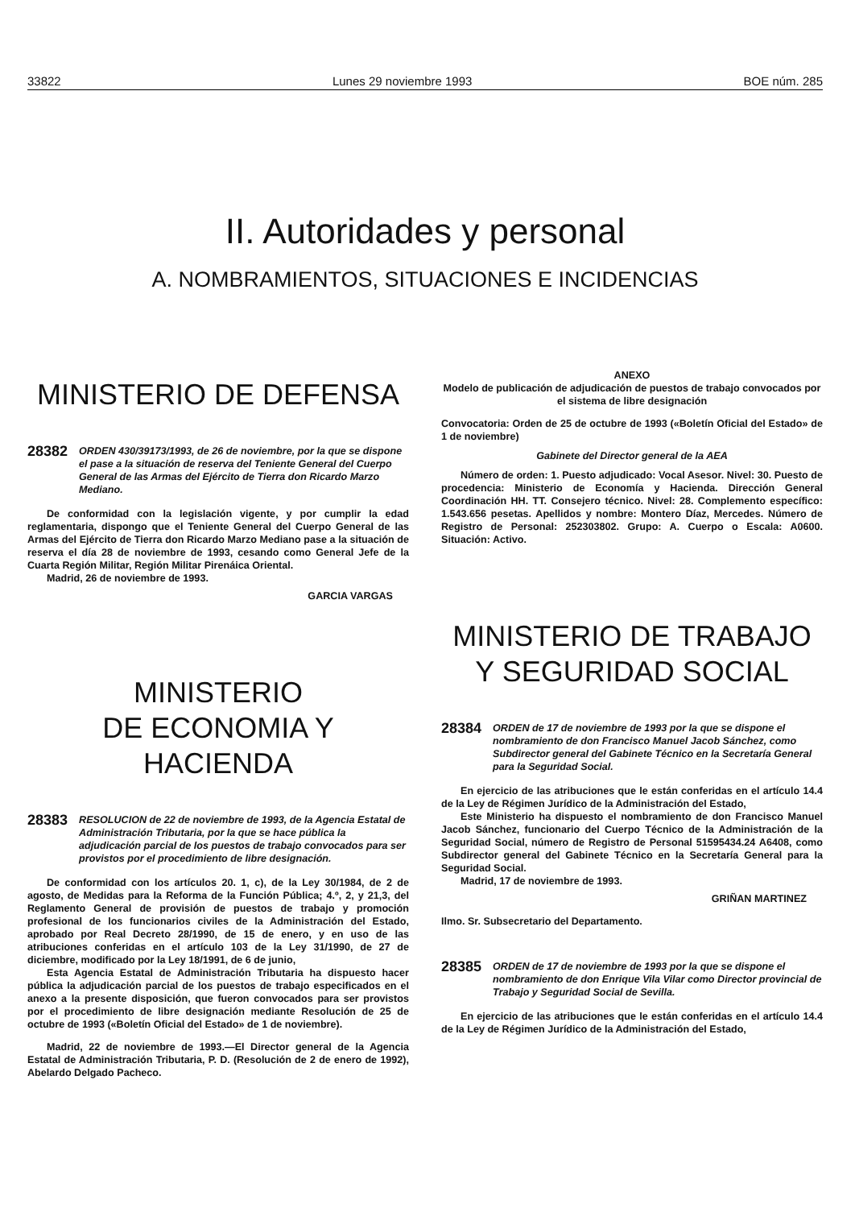33822 Lunes 29 noviembre 1993 BOE núm. 285
II. Autoridades y personal
A. NOMBRAMIENTOS, SITUACIONES E INCIDENCIAS
MINISTERIO DE DEFENSA
28382 ORDEN 430/39173/1993, de 26 de noviembre, por la que se dispone el pase a la situación de reserva del Teniente General del Cuerpo General de las Armas del Ejército de Tierra don Ricardo Marzo Mediano.
De conformidad con la legislación vigente, y por cumplir la edad reglamentaria, dispongo que el Teniente General del Cuerpo General de las Armas del Ejército de Tierra don Ricardo Marzo Mediano pase a la situación de reserva el día 28 de noviembre de 1993, cesando como General Jefe de la Cuarta Región Militar, Región Militar Pirenáica Oriental.
Madrid, 26 de noviembre de 1993.
GARCIA VARGAS
MINISTERIO
DE ECONOMIA Y HACIENDA
28383 RESOLUCION de 22 de noviembre de 1993, de la Agencia Estatal de Administración Tributaria, por la que se hace pública la adjudicación parcial de los puestos de trabajo convocados para ser provistos por el procedimiento de libre designación.
De conformidad con los artículos 20. 1, c), de la Ley 30/1984, de 2 de agosto, de Medidas para la Reforma de la Función Pública; 4.º, 2, y 21,3, del Reglamento General de provisión de puestos de trabajo y promoción profesional de los funcionarios civiles de la Administración del Estado, aprobado por Real Decreto 28/1990, de 15 de enero, y en uso de las atribuciones conferidas en el artículo 103 de la Ley 31/1990, de 27 de diciembre, modificado por la Ley 18/1991, de 6 de junio,
Esta Agencia Estatal de Administración Tributaria ha dispuesto hacer pública la adjudicación parcial de los puestos de trabajo especificados en el anexo a la presente disposición, que fueron convocados para ser provistos por el procedimiento de libre designación mediante Resolución de 25 de octubre de 1993 («Boletín Oficial del Estado» de 1 de noviembre).
Madrid, 22 de noviembre de 1993.—El Director general de la Agencia Estatal de Administración Tributaria, P. D. (Resolución de 2 de enero de 1992), Abelardo Delgado Pacheco.
ANEXO
Modelo de publicación de adjudicación de puestos de trabajo convocados por el sistema de libre designación
Convocatoria: Orden de 25 de octubre de 1993 («Boletín Oficial del Estado» de 1 de noviembre)
Gabinete del Director general de la AEA
Número de orden: 1. Puesto adjudicado: Vocal Asesor. Nivel: 30. Puesto de procedencia: Ministerio de Economía y Hacienda. Dirección General Coordinación HH. TT. Consejero técnico. Nivel: 28. Complemento específico: 1.543.656 pesetas. Apellidos y nombre: Montero Díaz, Mercedes. Número de Registro de Personal: 252303802. Grupo: A. Cuerpo o Escala: A0600. Situación: Activo.
MINISTERIO DE TRABAJO
Y SEGURIDAD SOCIAL
28384 ORDEN de 17 de noviembre de 1993 por la que se dispone el nombramiento de don Francisco Manuel Jacob Sánchez, como Subdirector general del Gabinete Técnico en la Secretaría General para la Seguridad Social.
En ejercicio de las atribuciones que le están conferidas en el artículo 14.4 de la Ley de Régimen Jurídico de la Administración del Estado,
Este Ministerio ha dispuesto el nombramiento de don Francisco Manuel Jacob Sánchez, funcionario del Cuerpo Técnico de la Administración de la Seguridad Social, número de Registro de Personal 51595434.24 A6408, como Subdirector general del Gabinete Técnico en la Secretaría General para la Seguridad Social.
Madrid, 17 de noviembre de 1993.
GRIÑAN MARTINEZ
Ilmo. Sr. Subsecretario del Departamento.
28385 ORDEN de 17 de noviembre de 1993 por la que se dispone el nombramiento de don Enrique Vila Vilar como Director provincial de Trabajo y Seguridad Social de Sevilla.
En ejercicio de las atribuciones que le están conferidas en el artículo 14.4 de la Ley de Régimen Jurídico de la Administración del Estado,